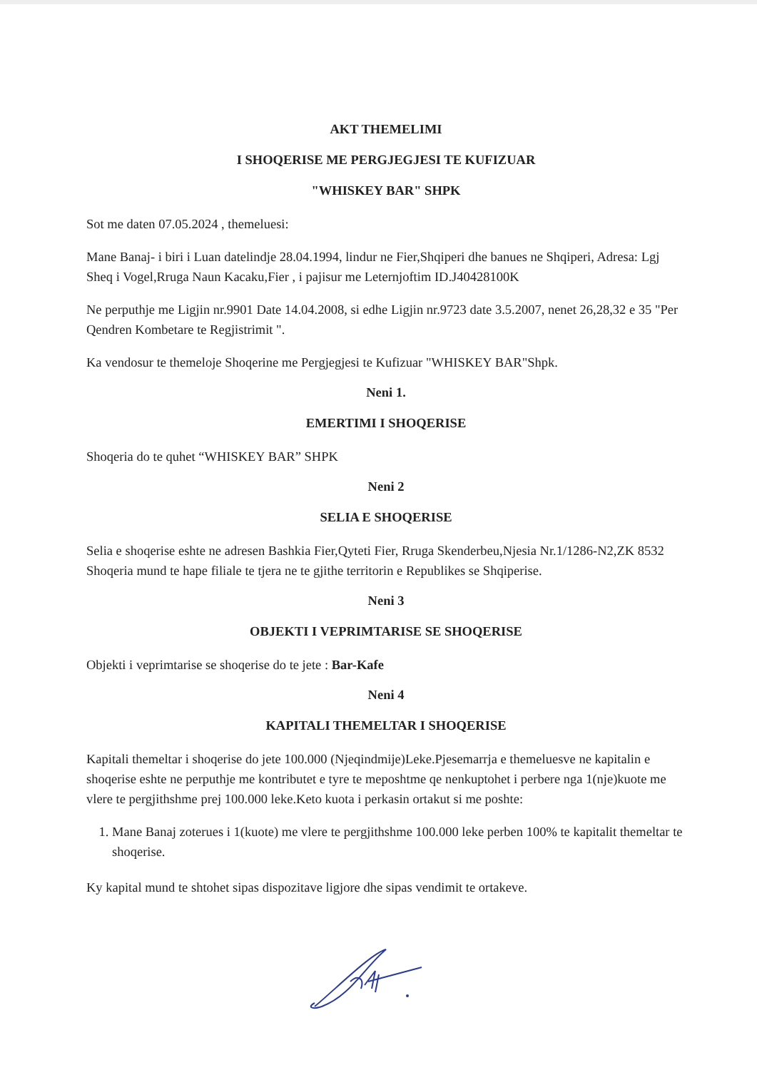AKT THEMELIMI
I SHOQERISE ME PERGJEGJESI TE KUFIZUAR
"WHISKEY BAR" SHPK
Sot me daten 07.05.2024 , themeluesi:
Mane Banaj- i biri i Luan datelindje 28.04.1994, lindur ne Fier,Shqiperi dhe banues ne Shqiperi, Adresa: Lgj Sheq i Vogel,Rruga Naun Kacaku,Fier , i pajisur me Leternjoftim ID.J40428100K
Ne perputhje me Ligjin nr.9901 Date 14.04.2008, si edhe Ligjin nr.9723 date 3.5.2007, nenet 26,28,32 e 35 "Per Qendren Kombetare te Regjistrimit ".
Ka vendosur te themeloje Shoqerine me Pergjegjesi te Kufizuar "WHISKEY BAR"Shpk.
Neni 1.
EMERTIMI I SHOQERISE
Shoqeria do te quhet “WHISKEY BAR” SHPK
Neni 2
SELIA E SHOQERISE
Selia e shoqerise eshte ne adresen Bashkia Fier,Qyteti Fier, Rruga Skenderbeu,Njesia Nr.1/1286-N2,ZK 8532 Shoqeria mund te hape filiale te tjera ne te gjithe territorin e Republikes se Shqiperise.
Neni 3
OBJEKTI I VEPRIMTARISE SE SHOQERISE
Objekti i veprimtarise se shoqerise do te jete : Bar-Kafe
Neni 4
KAPITALI THEMELTAR I SHOQERISE
Kapitali themeltar i shoqerise do jete 100.000 (Njeqindmije)Leke.Pjesemarrja e themeluesve ne kapitalin e shoqerise eshte ne perputhje me kontributet e tyre te meposhtme qe nenkuptohet i perbere nga 1(nje)kuote me vlere te pergjithshme prej 100.000 leke.Keto kuota i perkasin ortakut si me poshte:
1. Mane Banaj zoterues i 1(kuote) me vlere te pergjithshme 100.000 leke perben 100% te kapitalit themeltar te shoqerise.
Ky kapital mund te shtohet sipas dispozitave ligjore dhe sipas vendimit te ortakeve.